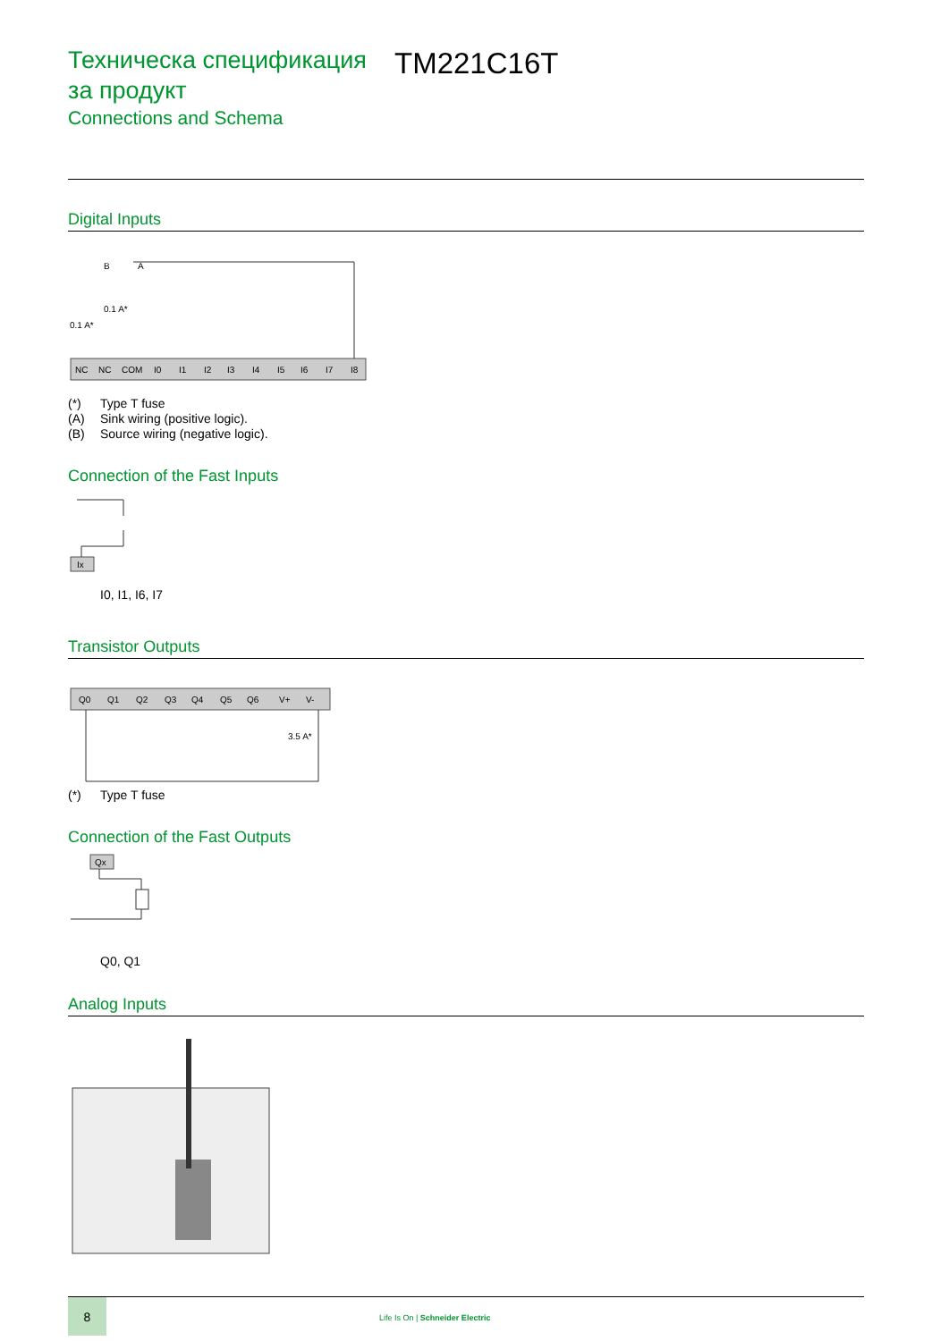Техническа спецификация за продукт
Connections and Schema
TM221C16T
Digital Inputs
NC
NC
COM
I0
I1
I2
I3
I4
I5
I6
I7
I8
0.1 A*
0.1 A*
B
A
(*) Type T fuse
(A) Sink wiring (positive logic).
(B) Source wiring (negative logic).
Connection of the Fast Inputs
Ix
I0, I1, I6, I7
Transistor Outputs
Q0
Q1
Q2
Q3
Q4
Q5
Q6
V+
V-
3.5 A*
(*) Type T fuse
Connection of the Fast Outputs
Qx
Q0, Q1
Analog Inputs
8
Life Is On | Schneider Electric